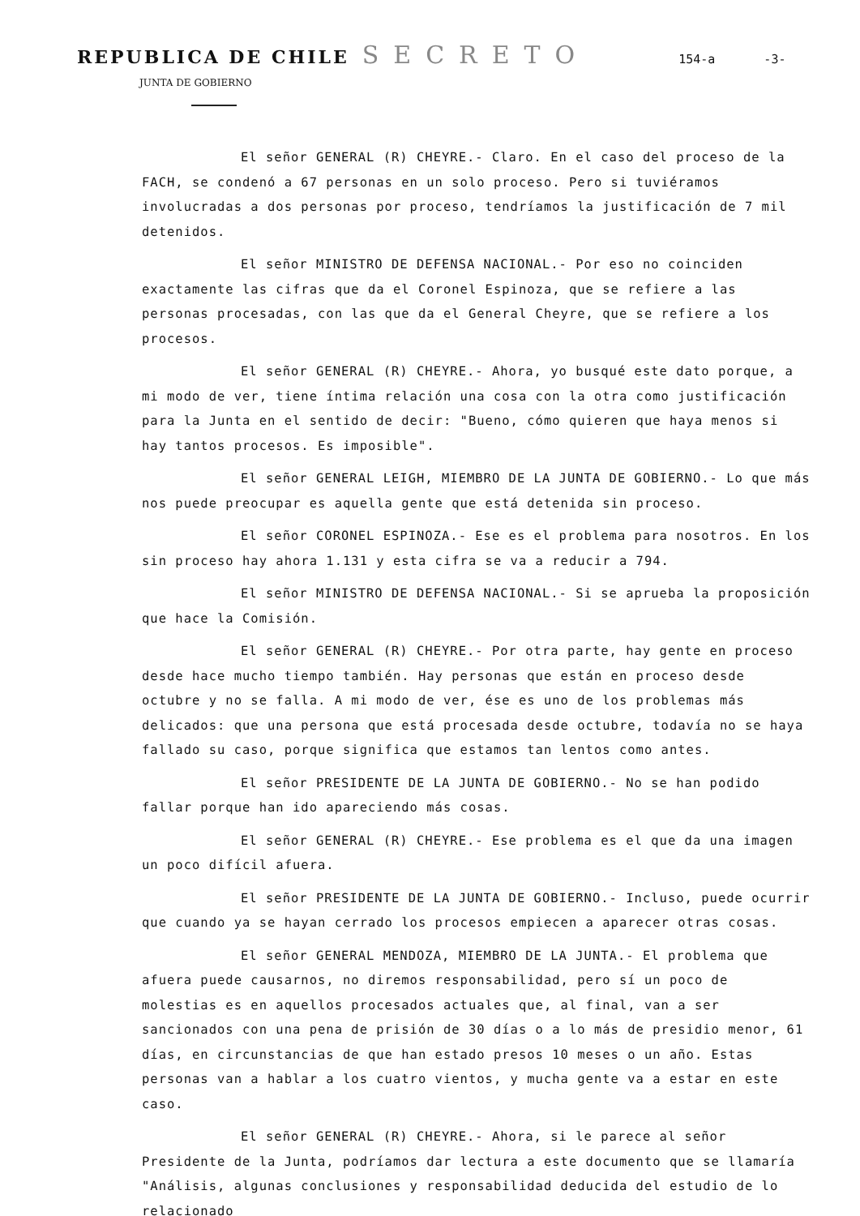REPUBLICA DE CHILE SECRETO 154-a -3-
JUNTA DE GOBIERNO
El señor GENERAL (R) CHEYRE.- Claro. En el caso del proceso de la FACH, se condenó a 67 personas en un solo proceso. Pero si tuviéramos involucradas a dos personas por proceso, tendríamos la justificación de 7 mil detenidos.
El señor MINISTRO DE DEFENSA NACIONAL.- Por eso no coinciden exactamente las cifras que da el Coronel Espinoza, que se refiere a las personas procesadas, con las que da el General Cheyre, que se refiere a los procesos.
El señor GENERAL (R) CHEYRE.- Ahora, yo busqué este dato porque, a mi modo de ver, tiene íntima relación una cosa con la otra como justificación para la Junta en el sentido de decir: "Bueno, cómo quieren que haya menos si hay tantos procesos. Es imposible".
El señor GENERAL LEIGH, MIEMBRO DE LA JUNTA DE GOBIERNO.- Lo que más nos puede preocupar es aquella gente que está detenida sin proceso.
El señor CORONEL ESPINOZA.- Ese es el problema para nosotros. En los sin proceso hay ahora 1.131 y esta cifra se va a reducir a 794.
El señor MINISTRO DE DEFENSA NACIONAL.- Si se aprueba la proposición que hace la Comisión.
El señor GENERAL (R) CHEYRE.- Por otra parte, hay gente en proceso desde hace mucho tiempo también. Hay personas que están en proceso desde octubre y no se falla. A mi modo de ver, ése es uno de los problemas más delicados: que una persona que está procesada desde octubre, todavía no se haya fallado su caso, porque significa que estamos tan lentos como antes.
El señor PRESIDENTE DE LA JUNTA DE GOBIERNO.- No se han podido fallar porque han ido apareciendo más cosas.
El señor GENERAL (R) CHEYRE.- Ese problema es el que da una imagen un poco difícil afuera.
El señor PRESIDENTE DE LA JUNTA DE GOBIERNO.- Incluso, puede ocurrir que cuando ya se hayan cerrado los procesos empiecen a aparecer otras cosas.
El señor GENERAL MENDOZA, MIEMBRO DE LA JUNTA.- El problema que afuera puede causarnos, no diremos responsabilidad, pero sí un poco de molestias es en aquellos procesados actuales que, al final, van a ser sancionados con una pena de prisión de 30 días o a lo más de presidio menor, 61 días, en circunstancias de que han estado presos 10 meses o un año. Estas personas van a hablar a los cuatro vientos, y mucha gente va a estar en este caso.
El señor GENERAL (R) CHEYRE.- Ahora, si le parece al señor Presidente de la Junta, podríamos dar lectura a este documento que se llamaría "Análisis, algunas conclusiones y responsabilidad deducida del estudio de lo relacionado